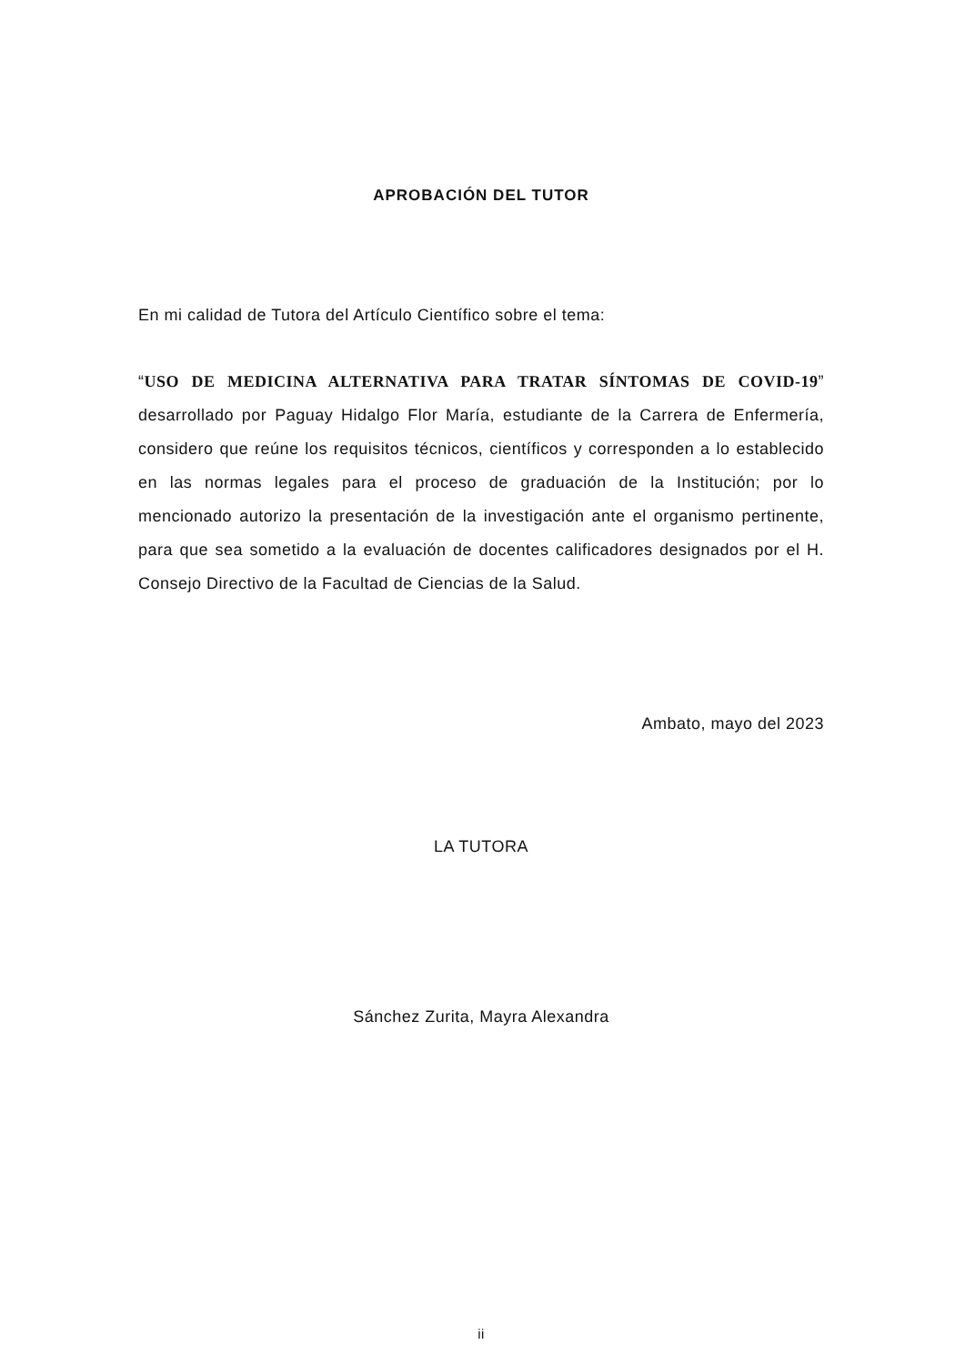APROBACIÓN DEL TUTOR
En mi calidad de Tutora del Artículo Científico sobre el tema:
“USO DE MEDICINA ALTERNATIVA PARA TRATAR SÍNTOMAS DE COVID-19” desarrollado por Paguay Hidalgo Flor María, estudiante de la Carrera de Enfermería, considero que reúne los requisitos técnicos, científicos y corresponden a lo establecido en las normas legales para el proceso de graduación de la Institución; por lo mencionado autorizo la presentación de la investigación ante el organismo pertinente, para que sea sometido a la evaluación de docentes calificadores designados por el H. Consejo Directivo de la Facultad de Ciencias de la Salud.
Ambato, mayo del 2023
LA TUTORA
Sánchez Zurita, Mayra Alexandra
ii